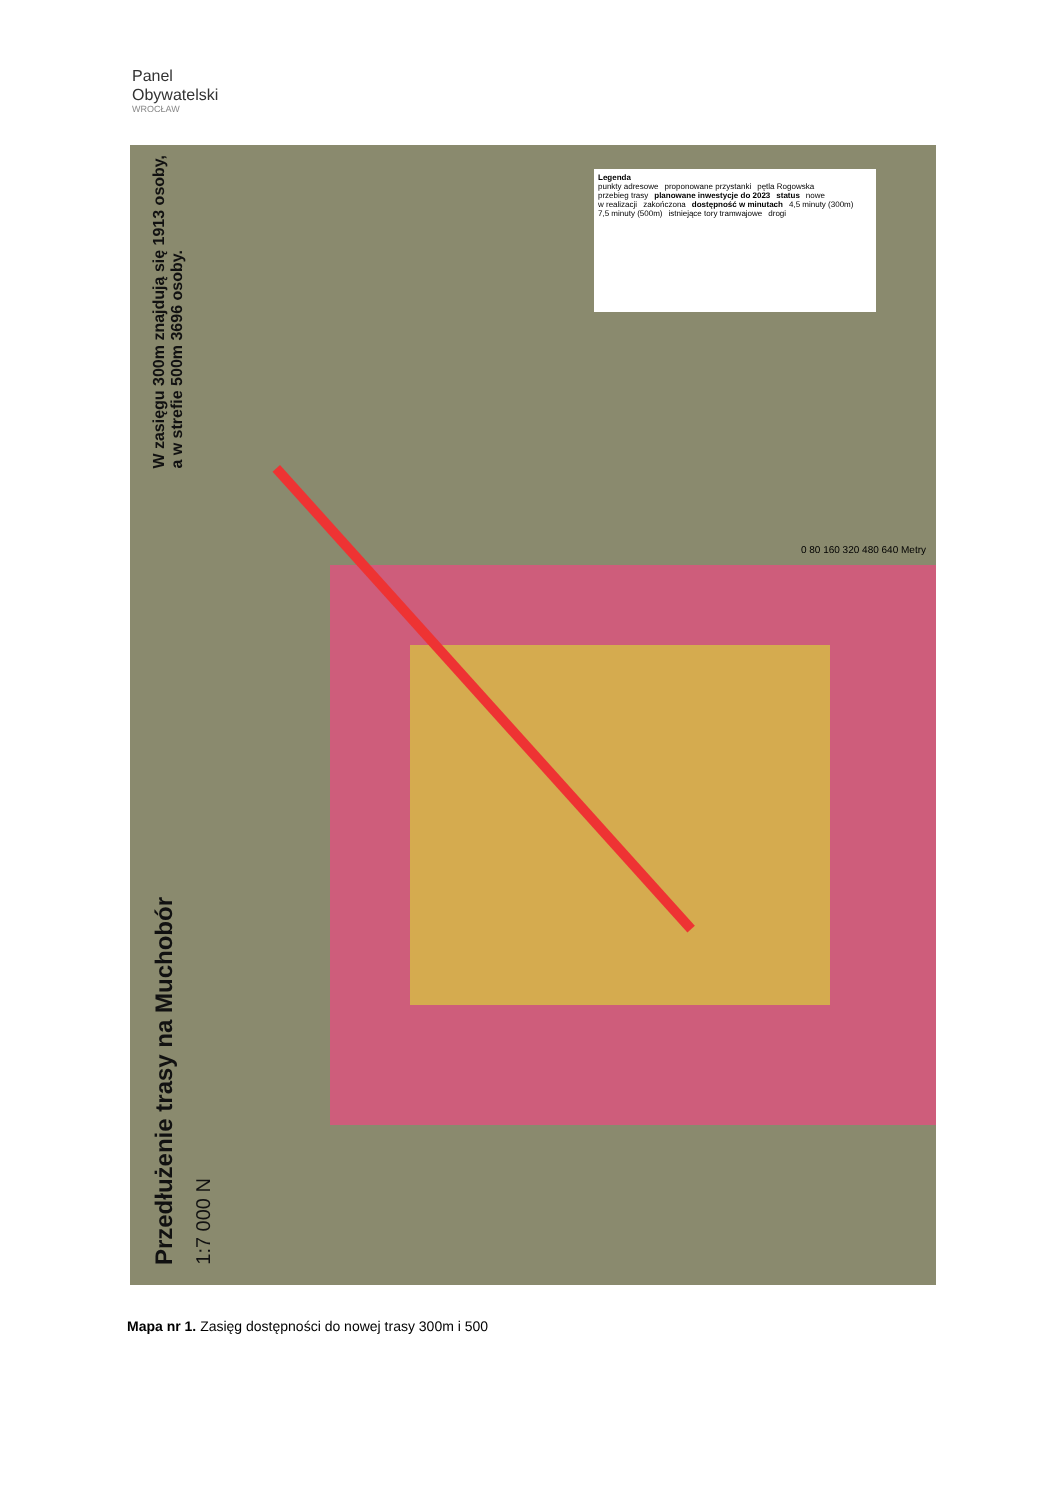Panel
Obywatelski
WROCŁAW
W zasięgu 300m znajdują się 1913 osoby,
a w strefie 500m 3696 osoby.
Przedłużenie trasy na Muchobór
1:7 000 N
Legenda
punkty adresowe proponowane przystanki pętla Rogowska przebieg trasy planowane inwestycje do 2023 status nowe w realizacji zakończona dostępność w minutach 4,5 minuty (300m) 7,5 minuty (500m) istniejące tory tramwajowe drogi
0 80 160 320 480 640 Metry
Mapa nr 1. Zasięg dostępności do nowej trasy 300m i 500